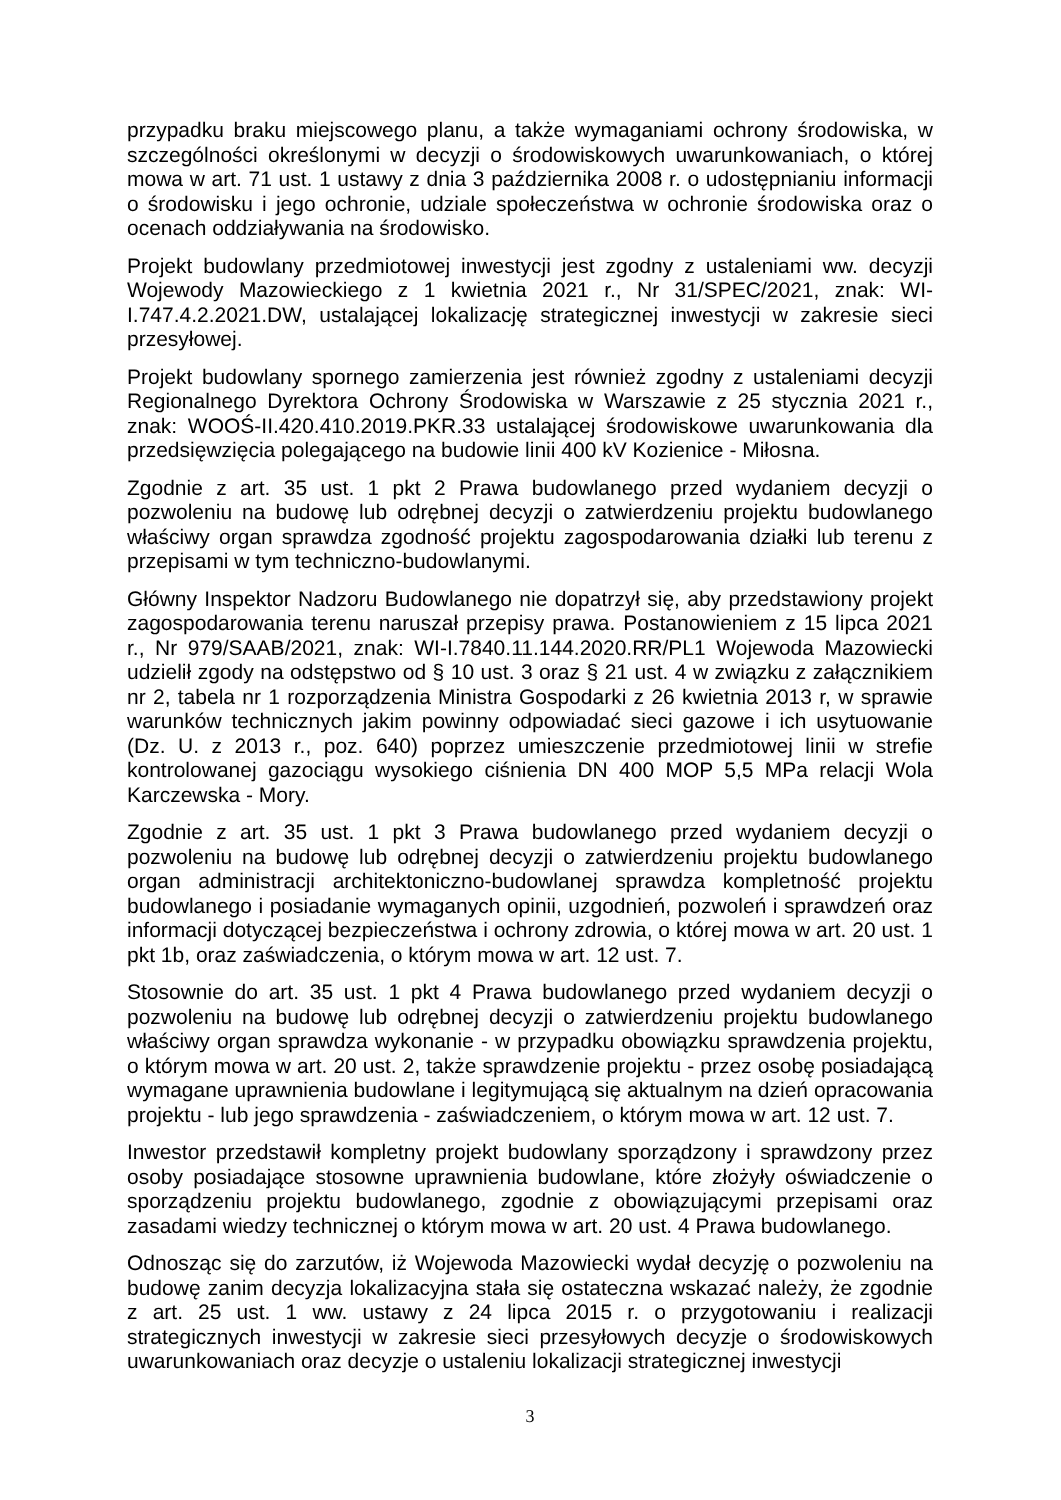przypadku braku miejscowego planu, a także wymaganiami ochrony środowiska, w szczególności określonymi w decyzji o środowiskowych uwarunkowaniach, o której mowa w art. 71 ust. 1 ustawy z dnia 3 października 2008 r. o udostępnianiu informacji o środowisku i jego ochronie, udziale społeczeństwa w ochronie środowiska oraz o ocenach oddziaływania na środowisko.
Projekt budowlany przedmiotowej inwestycji jest zgodny z ustaleniami ww. decyzji Wojewody Mazowieckiego z 1 kwietnia 2021 r., Nr 31/SPEC/2021, znak: WI-I.747.4.2.2021.DW, ustalającej lokalizację strategicznej inwestycji w zakresie sieci przesyłowej.
Projekt budowlany spornego zamierzenia jest również zgodny z ustaleniami decyzji Regionalnego Dyrektora Ochrony Środowiska w Warszawie z 25 stycznia 2021 r., znak: WOOŚ-II.420.410.2019.PKR.33 ustalającej środowiskowe uwarunkowania dla przedsięwzięcia polegającego na budowie linii 400 kV Kozienice - Miłosna.
Zgodnie z art. 35 ust. 1 pkt 2 Prawa budowlanego przed wydaniem decyzji o pozwoleniu na budowę lub odrębnej decyzji o zatwierdzeniu projektu budowlanego właściwy organ sprawdza zgodność projektu zagospodarowania działki lub terenu z przepisami w tym techniczno-budowlanymi.
Główny Inspektor Nadzoru Budowlanego nie dopatrzył się, aby przedstawiony projekt zagospodarowania terenu naruszał przepisy prawa. Postanowieniem z 15 lipca 2021 r., Nr 979/SAAB/2021, znak: WI-I.7840.11.144.2020.RR/PL1 Wojewoda Mazowiecki udzielił zgody na odstępstwo od § 10 ust. 3 oraz § 21 ust. 4 w związku z załącznikiem nr 2, tabela nr 1 rozporządzenia Ministra Gospodarki z 26 kwietnia 2013 r, w sprawie warunków technicznych jakim powinny odpowiadać sieci gazowe i ich usytuowanie (Dz. U. z 2013 r., poz. 640) poprzez umieszczenie przedmiotowej linii w strefie kontrolowanej gazociągu wysokiego ciśnienia DN 400 MOP 5,5 MPa relacji Wola Karczewska - Mory.
Zgodnie z art. 35 ust. 1 pkt 3 Prawa budowlanego przed wydaniem decyzji o pozwoleniu na budowę lub odrębnej decyzji o zatwierdzeniu projektu budowlanego organ administracji architektoniczno-budowlanej sprawdza kompletność projektu budowlanego i posiadanie wymaganych opinii, uzgodnień, pozwoleń i sprawdzeń oraz informacji dotyczącej bezpieczeństwa i ochrony zdrowia, o której mowa w art. 20 ust. 1 pkt 1b, oraz zaświadczenia, o którym mowa w art. 12 ust. 7.
Stosownie do art. 35 ust. 1 pkt 4 Prawa budowlanego przed wydaniem decyzji o pozwoleniu na budowę lub odrębnej decyzji o zatwierdzeniu projektu budowlanego właściwy organ sprawdza wykonanie - w przypadku obowiązku sprawdzenia projektu, o którym mowa w art. 20 ust. 2, także sprawdzenie projektu - przez osobę posiadającą wymagane uprawnienia budowlane i legitymującą się aktualnym na dzień opracowania projektu - lub jego sprawdzenia - zaświadczeniem, o którym mowa w art. 12 ust. 7.
Inwestor przedstawił kompletny projekt budowlany sporządzony i sprawdzony przez osoby posiadające stosowne uprawnienia budowlane, które złożyły oświadczenie o sporządzeniu projektu budowlanego, zgodnie z obowiązującymi przepisami oraz zasadami wiedzy technicznej o którym mowa w art. 20 ust. 4 Prawa budowlanego.
Odnosząc się do zarzutów, iż Wojewoda Mazowiecki wydał decyzję o pozwoleniu na budowę zanim decyzja lokalizacyjna stała się ostateczna wskazać należy, że zgodnie z art. 25 ust. 1 ww. ustawy z 24 lipca 2015 r. o przygotowaniu i realizacji strategicznych inwestycji w zakresie sieci przesyłowych decyzje o środowiskowych uwarunkowaniach oraz decyzje o ustaleniu lokalizacji strategicznej inwestycji
3